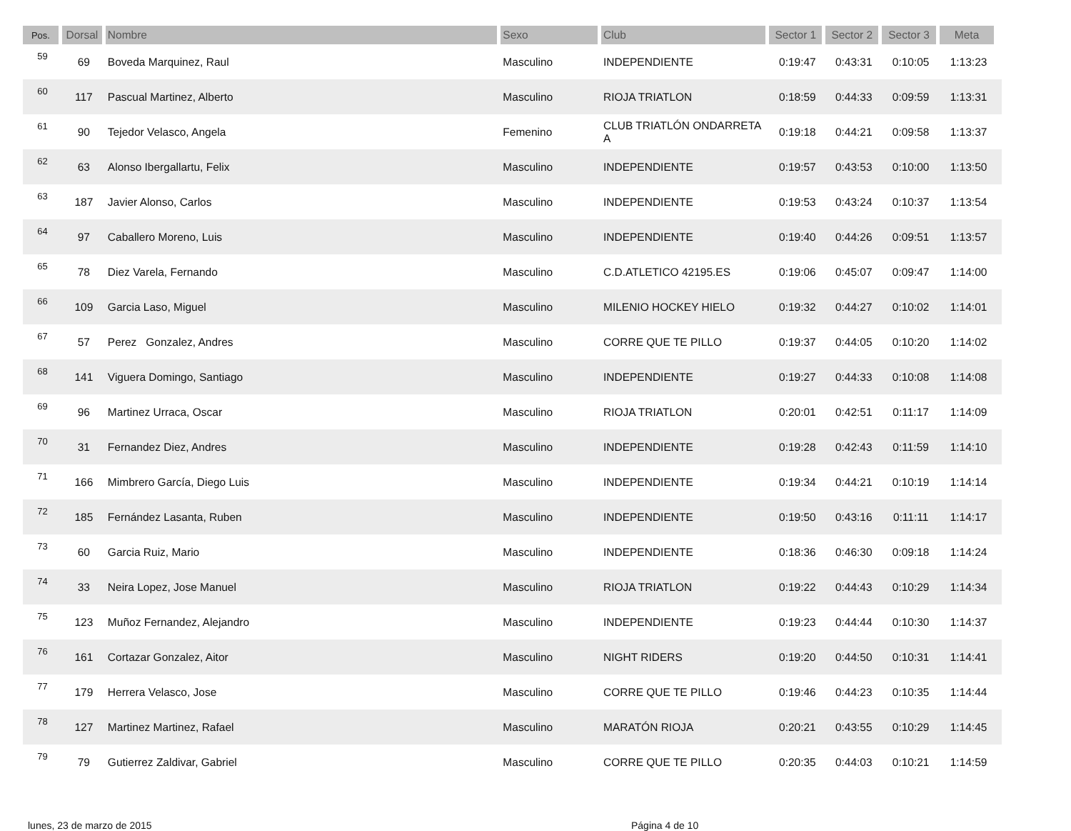| Pos. | Dorsal | Nombre | Sexo | Club | Sector 1 | Sector 2 | Sector 3 | Meta | |
| --- | --- | --- | --- | --- | --- | --- | --- | --- | --- |
| 59 | 69 | Boveda Marquinez, Raul | Masculino | INDEPENDIENTE | 0:19:47 | 0:43:31 | 0:10:05 | 1:13:23 | |
| 60 | 117 | Pascual Martinez, Alberto | Masculino | RIOJA TRIATLON | 0:18:59 | 0:44:33 | 0:09:59 | 1:13:31 | |
| 61 | 90 | Tejedor Velasco, Angela | Femenino | CLUB TRIATLÓN ONDARRETA A | 0:19:18 | 0:44:21 | 0:09:58 | 1:13:37 | |
| 62 | 63 | Alonso Ibergallartu, Felix | Masculino | INDEPENDIENTE | 0:19:57 | 0:43:53 | 0:10:00 | 1:13:50 | |
| 63 | 187 | Javier Alonso, Carlos | Masculino | INDEPENDIENTE | 0:19:53 | 0:43:24 | 0:10:37 | 1:13:54 | |
| 64 | 97 | Caballero Moreno, Luis | Masculino | INDEPENDIENTE | 0:19:40 | 0:44:26 | 0:09:51 | 1:13:57 | |
| 65 | 78 | Diez Varela, Fernando | Masculino | C.D.ATLETICO 42195.ES | 0:19:06 | 0:45:07 | 0:09:47 | 1:14:00 | |
| 66 | 109 | Garcia Laso, Miguel | Masculino | MILENIO HOCKEY HIELO | 0:19:32 | 0:44:27 | 0:10:02 | 1:14:01 | |
| 67 | 57 | Perez Gonzalez, Andres | Masculino | CORRE QUE TE PILLO | 0:19:37 | 0:44:05 | 0:10:20 | 1:14:02 | |
| 68 | 141 | Viguera Domingo, Santiago | Masculino | INDEPENDIENTE | 0:19:27 | 0:44:33 | 0:10:08 | 1:14:08 | |
| 69 | 96 | Martinez Urraca, Oscar | Masculino | RIOJA TRIATLON | 0:20:01 | 0:42:51 | 0:11:17 | 1:14:09 | |
| 70 | 31 | Fernandez Diez, Andres | Masculino | INDEPENDIENTE | 0:19:28 | 0:42:43 | 0:11:59 | 1:14:10 | |
| 71 | 166 | Mimbrero García, Diego Luis | Masculino | INDEPENDIENTE | 0:19:34 | 0:44:21 | 0:10:19 | 1:14:14 | |
| 72 | 185 | Fernández Lasanta, Ruben | Masculino | INDEPENDIENTE | 0:19:50 | 0:43:16 | 0:11:11 | 1:14:17 | |
| 73 | 60 | Garcia Ruiz, Mario | Masculino | INDEPENDIENTE | 0:18:36 | 0:46:30 | 0:09:18 | 1:14:24 | |
| 74 | 33 | Neira Lopez, Jose Manuel | Masculino | RIOJA TRIATLON | 0:19:22 | 0:44:43 | 0:10:29 | 1:14:34 | |
| 75 | 123 | Muñoz Fernandez, Alejandro | Masculino | INDEPENDIENTE | 0:19:23 | 0:44:44 | 0:10:30 | 1:14:37 | |
| 76 | 161 | Cortazar Gonzalez, Aitor | Masculino | NIGHT RIDERS | 0:19:20 | 0:44:50 | 0:10:31 | 1:14:41 | |
| 77 | 179 | Herrera Velasco, Jose | Masculino | CORRE QUE TE PILLO | 0:19:46 | 0:44:23 | 0:10:35 | 1:14:44 | |
| 78 | 127 | Martinez Martinez, Rafael | Masculino | MARATÓN RIOJA | 0:20:21 | 0:43:55 | 0:10:29 | 1:14:45 | |
| 79 | 79 | Gutierrez Zaldivar, Gabriel | Masculino | CORRE QUE TE PILLO | 0:20:35 | 0:44:03 | 0:10:21 | 1:14:59 | |
lunes, 23 de marzo de 2015 Página 4 de 10